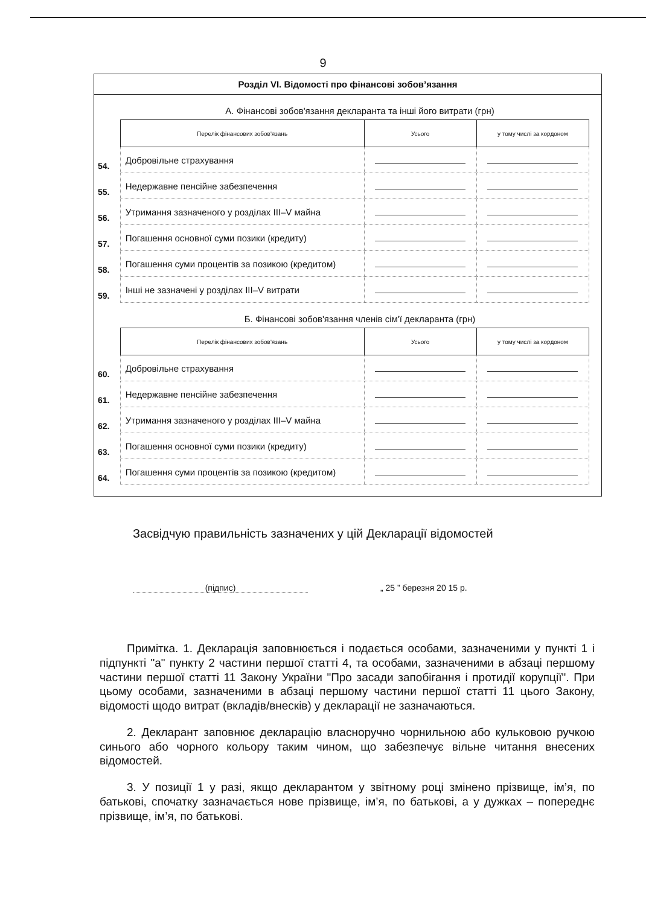9
Розділ VI. Відомості про фінансові зобов’язання
А. Фінансові зобов'язання декларанта та інші його витрати (грн)
| | Перелік фінансових зобов'язань | Усього | у тому числі за кордоном |
| 54. | Добровільне страхування | | |
| 55. | Недержавне пенсійне забезпечення | | |
| 56. | Утримання зазначеного у розділах III–V майна | | |
| 57. | Погашення основної суми позики (кредиту) | | |
| 58. | Погашення суми процентів за позикою (кредитом) | | |
| 59. | Інші не зазначені у розділах III–V витрати | | |
Б. Фінансові зобов'язання членів сім'ї декларанта (грн)
| | Перелік фінансових зобов'язань | Усього | у тому числі за кордоном |
| 60. | Добровільне страхування | | |
| 61. | Недержавне пенсійне забезпечення | | |
| 62. | Утримання зазначеного у розділах III–V майна | | |
| 63. | Погашення основної суми позики (кредиту) | | |
| 64. | Погашення суми процентів за позикою (кредитом) | | |
Засвідчую правильність зазначених у цій Декларації відомостей
(підпис) „ 25 ” березня 20 15 р.
Примітка. 1. Декларація заповнюється і подається особами, зазначеними у пункті 1 і підпункті "а" пункту 2 частини першої статті 4, та особами, зазначеними в абзаці першому частини першої статті 11 Закону України "Про засади запобігання і протидії корупції". При цьому особами, зазначеними в абзаці першому частини першої статті 11 цього Закону, відомості щодо витрат (вкладів/внесків) у декларації не зазначаються.
2. Декларант заповнює декларацію власноручно чорнильною або кульковою ручкою синього або чорного кольору таким чином, що забезпечує вільне читання внесених відомостей.
3. У позиції 1 у разі, якщо декларантом у звітному році змінено прізвище, ім’я, по батькові, спочатку зазначається нове прізвище, ім’я, по батькові, а у дужках – попереднє прізвище, ім’я, по батькові.